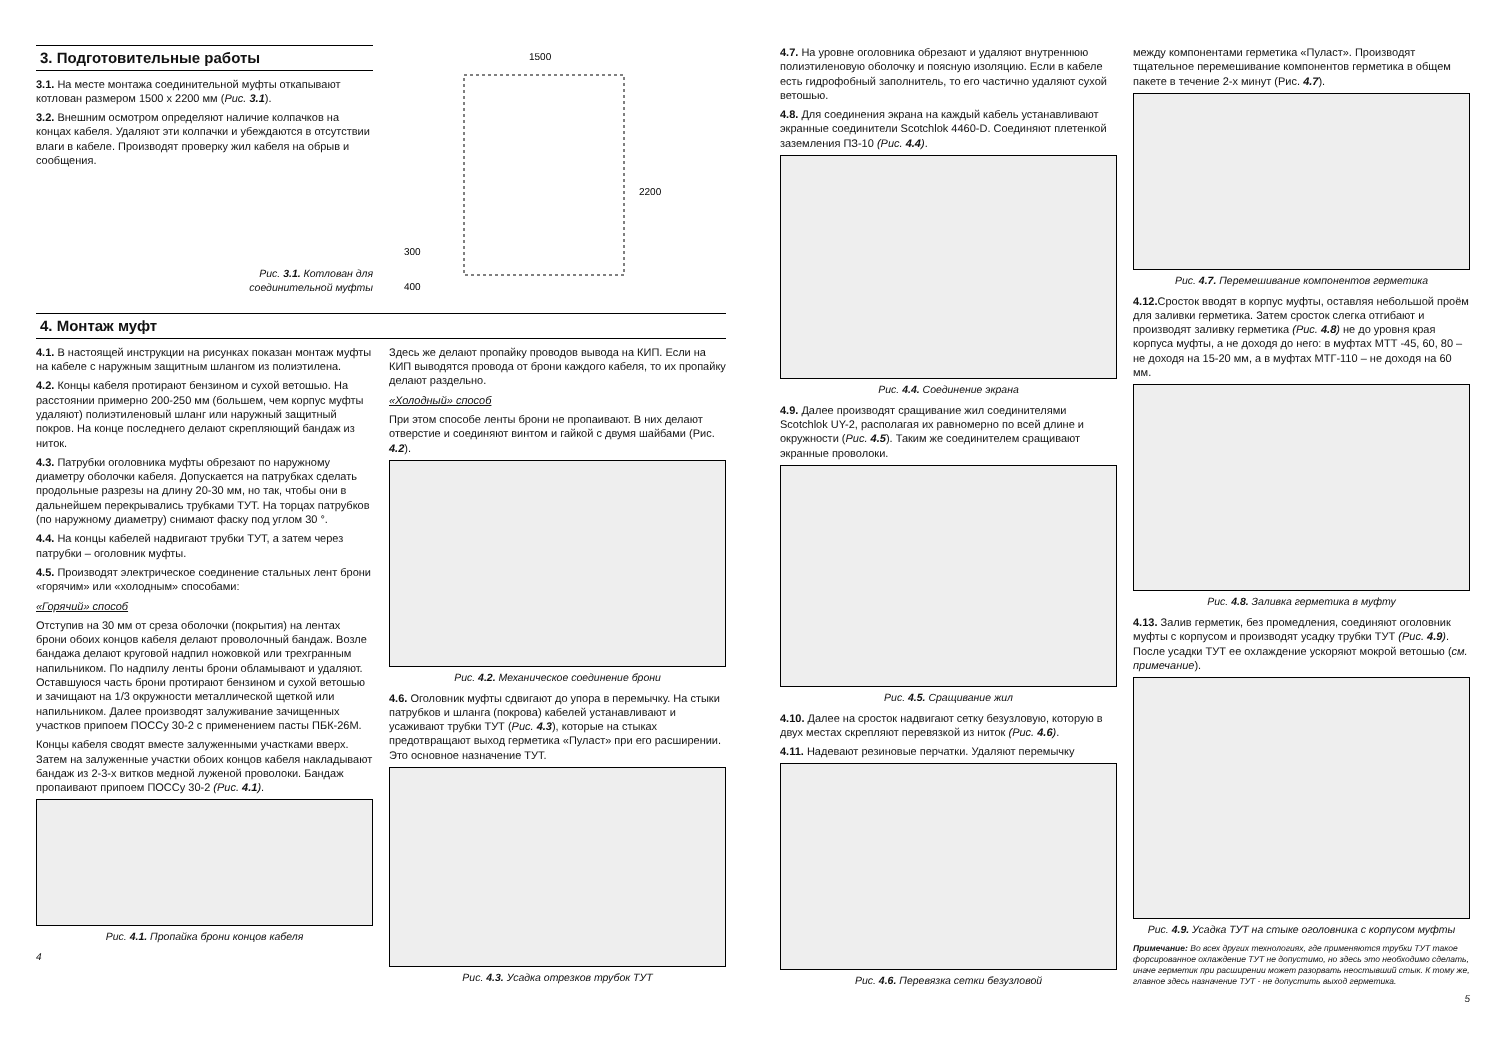3. Подготовительные работы
3.1. На месте монтажа соединительной муфты откапывают котлован размером 1500 х 2200 мм (Рис. 3.1).
3.2. Внешним осмотром определяют наличие колпачков на концах кабеля. Удаляют эти колпачки и убеждаются в отсутствии влаги в кабеле. Производят проверку жил кабеля на обрыв и сообщения.
Рис. 3.1. Котлован для
соединительной муфты
1500
2200
300
400
4. Монтаж муфт
4.1. В настоящей инструкции на рисунках показан монтаж муфты на кабеле с наружным защитным шлангом из полиэтилена.
4.2. Концы кабеля протирают бензином и сухой ветошью. На расстоянии примерно 200-250 мм (большем, чем корпус муфты удаляют) полиэтиленовый шланг или наружный защитный покров. На конце последнего делают скрепляющий бандаж из ниток.
4.3. Патрубки оголовника муфты обрезают по наружному диаметру оболочки кабеля. Допускается на патрубках сделать продольные разрезы на длину 20-30 мм, но так, чтобы они в дальнейшем перекрывались трубками ТУТ. На торцах патрубков (по наружному диаметру) снимают фаску под углом 30 °.
4.4. На концы кабелей надвигают трубки ТУТ, а затем через патрубки – оголовник муфты.
4.5. Производят электрическое соединение стальных лент брони «горячим» или «холодным» способами:
«Горячий» способ
Отступив на 30 мм от среза оболочки (покрытия) на лентах брони обоих концов кабеля делают проволочный бандаж. Возле бандажа делают круговой надпил ножовкой или трехгранным напильником. По надпилу ленты брони обламывают и удаляют. Оставшуюся часть брони протирают бензином и сухой ветошью и зачищают на 1/3 окружности металлической щеткой или напильником. Далее производят залуживание зачищенных участков припоем ПОССу 30-2 с применением пасты ПБК-26М.
Концы кабеля сводят вместе залуженными участками вверх. Затем на залуженные участки обоих концов кабеля накладывают бандаж из 2-3-х витков медной луженой проволоки. Бандаж пропаивают припоем ПОССу 30-2 (Рис. 4.1).
Рис. 4.1. Пропайка брони концов кабеля
4
Здесь же делают пропайку проводов вывода на КИП. Если на КИП выводятся провода от брони каждого кабеля, то их пропайку делают раздельно.
«Холодный» способ
При этом способе ленты брони не пропаивают. В них делают отверстие и соединяют винтом и гайкой с двумя шайбами (Рис. 4.2).
Рис. 4.2. Механическое соединение брони
4.6. Оголовник муфты сдвигают до упора в перемычку. На стыки патрубков и шланга (покрова) кабелей устанавливают и усаживают трубки ТУТ (Рис. 4.3), которые на стыках предотвращают выход герметика «Пуласт» при его расширении. Это основное назначение ТУТ.
Рис. 4.3. Усадка отрезков трубок ТУТ
4.7. На уровне оголовника обрезают и удаляют внутреннюю полиэтиленовую оболочку и поясную изоляцию. Если в кабеле есть гидрофобный заполнитель, то его частично удаляют сухой ветошью.
4.8. Для соединения экрана на каждый кабель устанавливают экранные соединители Scotchlok 4460-D. Соединяют плетенкой заземления ПЗ-10 (Рис. 4.4).
Рис. 4.4. Соединение экрана
4.9. Далее производят сращивание жил соединителями Scotchlok UY-2, располагая их равномерно по всей длине и окружности (Рис. 4.5). Таким же соединителем сращивают экранные проволоки.
Рис. 4.5. Сращивание жил
4.10. Далее на сросток надвигают сетку безузловую, которую в двух местах скрепляют перевязкой из ниток (Рис. 4.6).
4.11. Надевают резиновые перчатки. Удаляют перемычку
Рис. 4.6. Перевязка сетки безузловой
между компонентами герметика «Пуласт». Производят тщательное перемешивание компонентов герметика в общем пакете в течение 2-х минут (Рис. 4.7).
Рис. 4.7. Перемешивание компонентов герметика
4.12. Сросток вводят в корпус муфты, оставляя небольшой проём для заливки герметика. Затем сросток слегка отгибают и производят заливку герметика (Рис. 4.8) не до уровня края корпуса муфты, а не доходя до него: в муфтах МТТ -45, 60, 80 – не доходя на 15-20 мм, а в муфтах МТГ-110 – не доходя на 60 мм.
Рис. 4.8. Заливка герметика в муфту
4.13. Залив герметик, без промедления, соединяют оголовник муфты с корпусом и производят усадку трубки ТУТ (Рис. 4.9). После усадки ТУТ ее охлаждение ускоряют мокрой ветошью (см. примечание).
Рис. 4.9. Усадка ТУТ на стыке оголовника с корпусом муфты
Примечание: Во всех других технологиях, где применяются трубки ТУТ такое форсированное охлаждение ТУТ не допустимо, но здесь это необходимо сделать, иначе герметик при расширении может разорвать неостывший стык. К тому же, главное здесь назначение ТУТ - не допустить выход герметика.
5